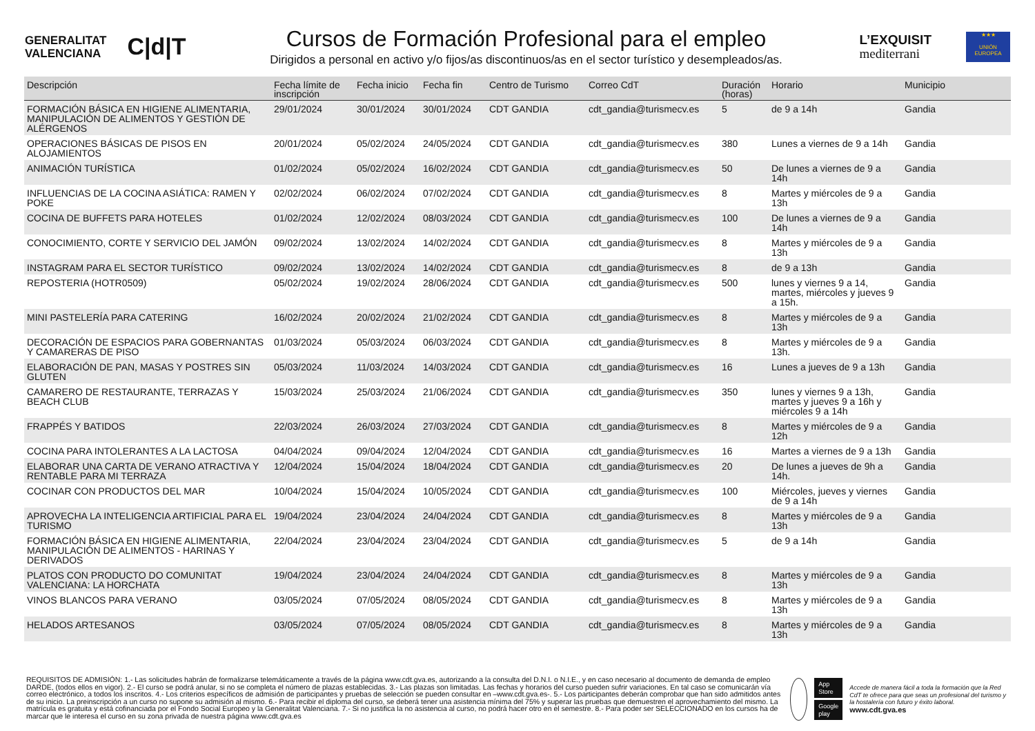GENERALITAT
VALENCIANA
C|d|T
Cursos de Formación Profesional para el empleo
Dirigidos a personal en activo y/o fijos/as discontinuos/as en el sector turístico y desempleados/as.
L’EXQUISIT
mediterrani
★★★
UNIÓN EUROPEA
| Descripción | Fecha límite de inscripción | Fecha inicio | Fecha fin | Centro de Turismo | Correo CdT | Duración (horas) | Horario | Municipio |
| --- | --- | --- | --- | --- | --- | --- | --- | --- |
| FORMACIÓN BÁSICA EN HIGIENE ALIMENTARIA, MANIPULACIÓN DE ALIMENTOS Y GESTIÓN DE ALÉRGENOS | 29/01/2024 | 30/01/2024 | 30/01/2024 | CDT GANDIA | cdt_gandia@turismecv.es | 5 | de 9 a 14h | Gandia |
| OPERACIONES BÁSICAS DE PISOS EN ALOJAMIENTOS | 20/01/2024 | 05/02/2024 | 24/05/2024 | CDT GANDIA | cdt_gandia@turismecv.es | 380 | Lunes a viernes de 9 a 14h | Gandia |
| ANIMACIÓN TURÍSTICA | 01/02/2024 | 05/02/2024 | 16/02/2024 | CDT GANDIA | cdt_gandia@turismecv.es | 50 | De lunes a viernes de 9 a 14h | Gandia |
| INFLUENCIAS DE LA COCINA ASIÁTICA: RAMEN Y POKE | 02/02/2024 | 06/02/2024 | 07/02/2024 | CDT GANDIA | cdt_gandia@turismecv.es | 8 | Martes y miércoles de 9 a 13h | Gandia |
| COCINA DE BUFFETS PARA HOTELES | 01/02/2024 | 12/02/2024 | 08/03/2024 | CDT GANDIA | cdt_gandia@turismecv.es | 100 | De lunes a viernes de 9 a 14h | Gandia |
| CONOCIMIENTO, CORTE Y SERVICIO DEL JAMÓN | 09/02/2024 | 13/02/2024 | 14/02/2024 | CDT GANDIA | cdt_gandia@turismecv.es | 8 | Martes y miércoles de 9 a 13h | Gandia |
| INSTAGRAM PARA EL SECTOR TURÍSTICO | 09/02/2024 | 13/02/2024 | 14/02/2024 | CDT GANDIA | cdt_gandia@turismecv.es | 8 | de 9 a 13h | Gandia |
| REPOSTERIA (HOTR0509) | 05/02/2024 | 19/02/2024 | 28/06/2024 | CDT GANDIA | cdt_gandia@turismecv.es | 500 | lunes y viernes 9 a 14, martes, miércoles y jueves 9 a 15h. | Gandia |
| MINI PASTELERÍA PARA CATERING | 16/02/2024 | 20/02/2024 | 21/02/2024 | CDT GANDIA | cdt_gandia@turismecv.es | 8 | Martes y miércoles de 9 a 13h | Gandia |
| DECORACIÓN DE ESPACIOS PARA GOBERNANTAS Y CAMARERAS DE PISO | 01/03/2024 | 05/03/2024 | 06/03/2024 | CDT GANDIA | cdt_gandia@turismecv.es | 8 | Martes y miércoles de 9 a 13h. | Gandia |
| ELABORACIÓN DE PAN, MASAS Y POSTRES SIN GLUTEN | 05/03/2024 | 11/03/2024 | 14/03/2024 | CDT GANDIA | cdt_gandia@turismecv.es | 16 | Lunes a jueves de 9 a 13h | Gandia |
| CAMARERO DE RESTAURANTE, TERRAZAS Y BEACH CLUB | 15/03/2024 | 25/03/2024 | 21/06/2024 | CDT GANDIA | cdt_gandia@turismecv.es | 350 | lunes y viernes 9 a 13h, martes y jueves 9 a 16h y miércoles 9 a 14h | Gandia |
| FRAPPÉS Y BATIDOS | 22/03/2024 | 26/03/2024 | 27/03/2024 | CDT GANDIA | cdt_gandia@turismecv.es | 8 | Martes y miércoles de 9 a 12h | Gandia |
| COCINA PARA INTOLERANTES A LA LACTOSA | 04/04/2024 | 09/04/2024 | 12/04/2024 | CDT GANDIA | cdt_gandia@turismecv.es | 16 | Martes a viernes de 9 a 13h | Gandia |
| ELABORAR UNA CARTA DE VERANO ATRACTIVA Y RENTABLE PARA MI TERRAZA | 12/04/2024 | 15/04/2024 | 18/04/2024 | CDT GANDIA | cdt_gandia@turismecv.es | 20 | De lunes a jueves de 9h a 14h. | Gandia |
| COCINAR CON PRODUCTOS DEL MAR | 10/04/2024 | 15/04/2024 | 10/05/2024 | CDT GANDIA | cdt_gandia@turismecv.es | 100 | Miércoles, jueves y viernes de 9 a 14h | Gandia |
| APROVECHA LA INTELIGENCIA ARTIFICIAL PARA EL TURISMO | 19/04/2024 | 23/04/2024 | 24/04/2024 | CDT GANDIA | cdt_gandia@turismecv.es | 8 | Martes y miércoles de 9 a 13h | Gandia |
| FORMACIÓN BÁSICA EN HIGIENE ALIMENTARIA, MANIPULACIÓN DE ALIMENTOS - HARINAS Y DERIVADOS | 22/04/2024 | 23/04/2024 | 23/04/2024 | CDT GANDIA | cdt_gandia@turismecv.es | 5 | de 9 a 14h | Gandia |
| PLATOS CON PRODUCTO DO COMUNITAT VALENCIANA: LA HORCHATA | 19/04/2024 | 23/04/2024 | 24/04/2024 | CDT GANDIA | cdt_gandia@turismecv.es | 8 | Martes y miércoles de 9 a 13h | Gandia |
| VINOS BLANCOS PARA VERANO | 03/05/2024 | 07/05/2024 | 08/05/2024 | CDT GANDIA | cdt_gandia@turismecv.es | 8 | Martes y miércoles de 9 a 13h | Gandia |
| HELADOS ARTESANOS | 03/05/2024 | 07/05/2024 | 08/05/2024 | CDT GANDIA | cdt_gandia@turismecv.es | 8 | Martes y miércoles de 9 a 13h | Gandia |
REQUISITOS DE ADMISIÓN: 1.- Las solicitudes habrán de formalizarse telemáticamente a través de la página www.cdt.gva.es, autorizando a la consulta del D.N.I. o N.I.E., y en caso necesario al documento de demanda de empleo DARDE, (todos ellos en vigor). 2.- El curso se podrá anular, si no se completa el número de plazas establecidas. 3.- Las plazas son limitadas. Las fechas y horarios del curso pueden sufrir variaciones. En tal caso se comunicarán vía correo electrónico, a todos los inscritos. 4.- Los criterios específicos de admisión de participantes y pruebas de selección se pueden consultar en –www.cdt.gva.es-. 5.- Los participantes deberán comprobar que han sido admitidos antes de su inicio. La preinscripción a un curso no supone su admisión al mismo. 6.- Para recibir el diploma del curso, se deberá tener una asistencia mínima del 75% y superar las pruebas que demuestren el aprovechamiento del mismo. La matrícula es gratuita y está cofinanciada por el Fondo Social Europeo y la Generalitat Valenciana. 7.- Si no justifica la no asistencia al curso, no podrá hacer otro en el semestre. 8.- Para poder ser SELECCIONADO en los cursos ha de marcar que le interesa el curso en su zona privada de nuestra página www.cdt.gva.es
App Store
Google play
Accede de manera fácil a toda la formación que la Red CdT te ofrece para que seas un profesional del turismo y la hostalería con futuro y éxito laboral.
www.cdt.gva.es